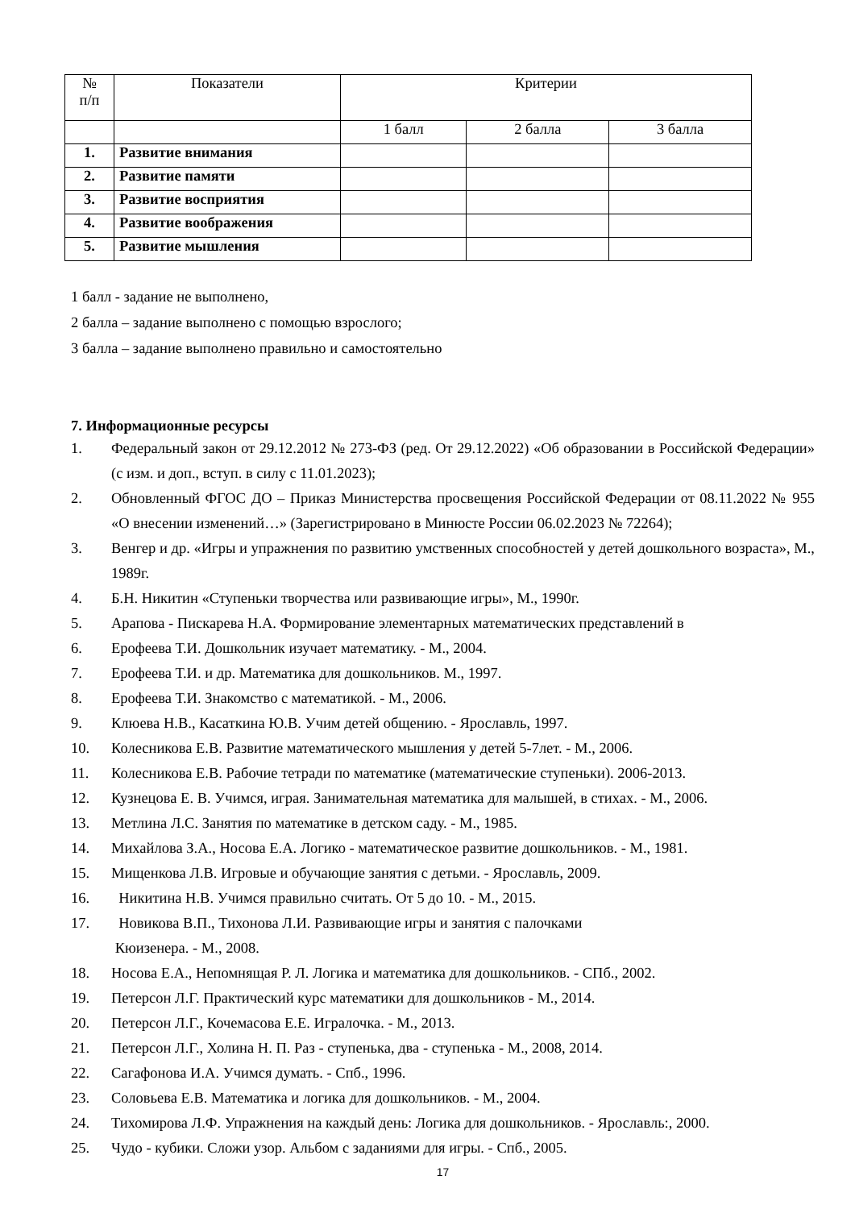| № п/п | Показатели | Критерии | | |
| --- | --- | --- | --- | --- |
| | | 1 балл | 2 балла | 3 балла |
| 1. | Развитие внимания | | | |
| 2. | Развитие памяти | | | |
| 3. | Развитие восприятия | | | |
| 4. | Развитие воображения | | | |
| 5. | Развитие мышления | | | |
1 балл - задание не выполнено,
2 балла – задание выполнено с помощью взрослого;
3 балла – задание выполнено правильно и самостоятельно
7. Информационные ресурсы
1. Федеральный закон от 29.12.2012 № 273-ФЗ (ред. От 29.12.2022) «Об образовании в Российской Федерации» (с изм. и доп., вступ. в силу с 11.01.2023);
2. Обновленный ФГОС ДО – Приказ Министерства просвещения Российской Федерации от 08.11.2022 № 955 «О внесении изменений…» (Зарегистрировано в Минюсте России 06.02.2023 № 72264);
3. Венгер и др. «Игры и упражнения по развитию умственных способностей у детей дошкольного возраста», М., 1989г.
4. Б.Н. Никитин «Ступеньки творчества или развивающие игры», М., 1990г.
5. Арапова - Пискарева Н.А. Формирование элементарных математических представлений в
6. Ерофеева Т.И. Дошкольник изучает математику. - М., 2004.
7. Ерофеева Т.И. и др. Математика для дошкольников. М., 1997.
8. Ерофеева Т.И. Знакомство с математикой. - М., 2006.
9. Клюева Н.В., Касаткина Ю.В. Учим детей общению. - Ярославль, 1997.
10. Колесникова Е.В. Развитие математического мышления у детей 5-7лет. - М., 2006.
11. Колесникова Е.В. Рабочие тетради по математике (математические ступеньки). 2006-2013.
12. Кузнецова Е. В. Учимся, играя. Занимательная математика для малышей, в стихах. - М., 2006.
13. Метлина Л.С. Занятия по математике в детском саду. - М., 1985.
14. Михайлова З.А., Носова Е.А. Логико - математическое развитие дошкольников. - М., 1981.
15. Мищенкова Л.В. Игровые и обучающие занятия с детьми. - Ярославль, 2009.
16. Никитина Н.В. Учимся правильно считать. От 5 до 10. - М., 2015.
17. Новикова В.П., Тихонова Л.И. Развивающие игры и занятия с палочками
Кюизенера. - М., 2008.
18. Носова Е.А., Непомнящая Р. Л. Логика и математика для дошкольников. - СПб., 2002.
19. Петерсон Л.Г. Практический курс математики для дошкольников - М., 2014.
20. Петерсон Л.Г., Кочемасова Е.Е. Игралочка. - М., 2013.
21. Петерсон Л.Г., Холина Н. П. Раз - ступенька, два - ступенька - М., 2008, 2014.
22. Сагафонова И.А. Учимся думать. - Спб., 1996.
23. Соловьева Е.В. Математика и логика для дошкольников. - М., 2004.
24. Тихомирова Л.Ф. Упражнения на каждый день: Логика для дошкольников. - Ярославль:, 2000.
25. Чудо - кубики. Сложи узор. Альбом с заданиями для игры. - Спб., 2005.
17